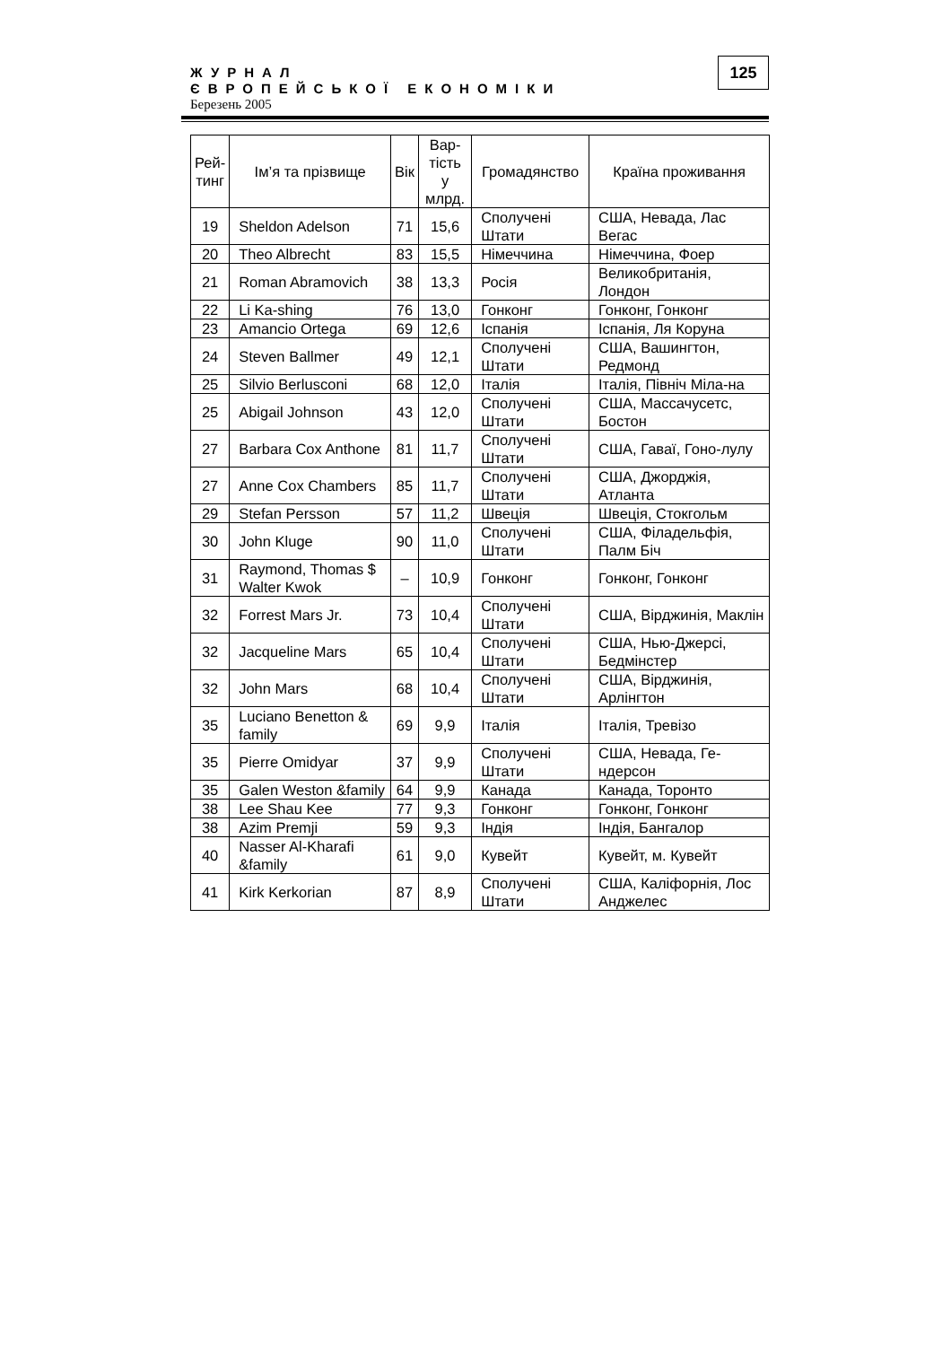ЖУРНАЛ
ЄВРОПЕЙСЬКОЇ ЕКОНОМІКИ
Березень 2005
125
| Рей- тинг | Ім’я та прізвище | Вік | Вар- тість у млрд. | Громадянство | Країна проживання |
| --- | --- | --- | --- | --- | --- |
| 19 | Sheldon Adelson | 71 | 15,6 | Сполучені Штати | США, Невада, Лас Вегас |
| 20 | Theo Albrecht | 83 | 15,5 | Німеччина | Німеччина, Фоер |
| 21 | Roman Abramovich | 38 | 13,3 | Росія | Великобританія, Лондон |
| 22 | Li Ka-shing | 76 | 13,0 | Гонконг | Гонконг, Гонконг |
| 23 | Amancio Ortega | 69 | 12,6 | Іспанія | Іспанія, Ля Коруна |
| 24 | Steven Ballmer | 49 | 12,1 | Сполучені Штати | США, Вашингтон, Редмонд |
| 25 | Silvio Berlusconi | 68 | 12,0 | Італія | Італія, Північ Міла-на |
| 25 | Abigail Johnson | 43 | 12,0 | Сполучені Штати | США, Массачусетс, Бостон |
| 27 | Barbara Cox Anthone | 81 | 11,7 | Сполучені Штати | США, Гаваї, Гоно-лулу |
| 27 | Anne Cox Chambers | 85 | 11,7 | Сполучені Штати | США, Джорджія, Атланта |
| 29 | Stefan Persson | 57 | 11,2 | Швеція | Швеція, Стокгольм |
| 30 | John Kluge | 90 | 11,0 | Сполучені Штати | США, Філадельфія, Палм Біч |
| 31 | Raymond, Thomas $ Walter Kwok | – | 10,9 | Гонконг | Гонконг, Гонконг |
| 32 | Forrest Mars Jr. | 73 | 10,4 | Сполучені Штати | США, Вірджинія, Маклін |
| 32 | Jacqueline Mars | 65 | 10,4 | Сполучені Штати | США, Нью-Джерсі, Бедмінстер |
| 32 | John Mars | 68 | 10,4 | Сполучені Штати | США, Вірджинія, Арлінгтон |
| 35 | Luciano Benetton & family | 69 | 9,9 | Італія | Італія, Тревізо |
| 35 | Pierre Omidyar | 37 | 9,9 | Сполучені Штати | США, Невада, Ге-ндерсон |
| 35 | Galen Weston &family | 64 | 9,9 | Канада | Канада, Торонто |
| 38 | Lee Shau Kee | 77 | 9,3 | Гонконг | Гонконг, Гонконг |
| 38 | Azim Premji | 59 | 9,3 | Індія | Індія, Бангалор |
| 40 | Nasser Al-Kharafi &family | 61 | 9,0 | Кувейт | Кувейт, м. Кувейт |
| 41 | Kirk Kerkorian | 87 | 8,9 | Сполучені Штати | США, Каліфорнія, Лос Анджелес |